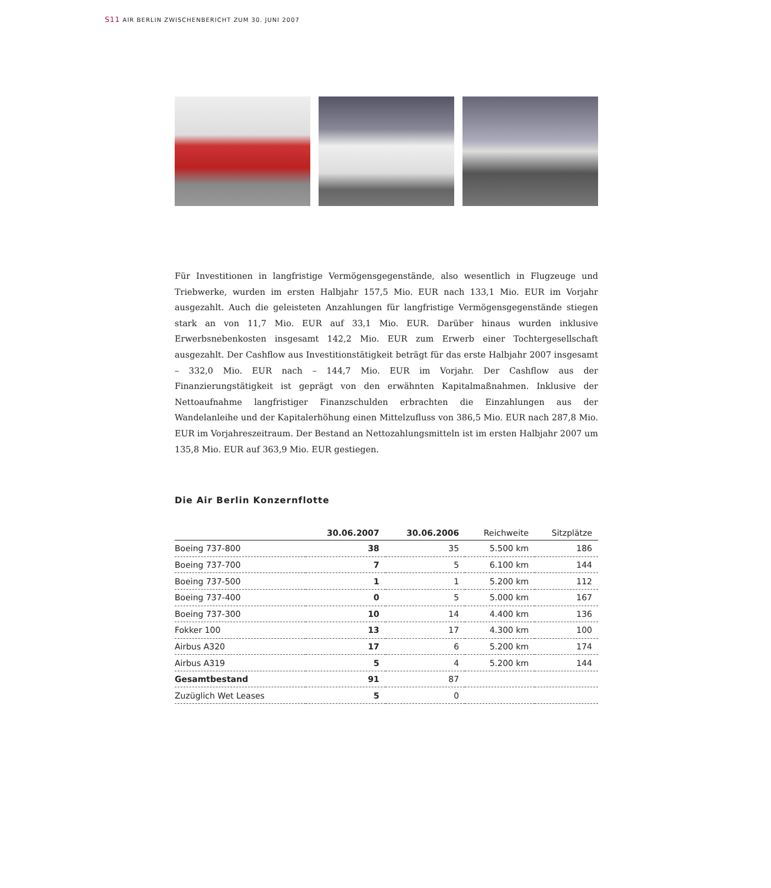S11 AIR BERLIN ZWISCHENBERICHT ZUM 30. JUNI 2007
Für Investitionen in langfristige Vermögensgegenstände, also wesentlich in Flugzeuge und Triebwerke, wurden im ersten Halbjahr 157,5 Mio. EUR nach 133,1 Mio. EUR im Vorjahr ausgezahlt. Auch die geleisteten Anzahlungen für langfristige Vermögensgegenstände stiegen stark an von 11,7 Mio. EUR auf 33,1 Mio. EUR. Darüber hinaus wurden inklusive Erwerbsnebenkosten insgesamt 142,2 Mio. EUR zum Erwerb einer Tochtergesellschaft ausgezahlt. Der Cashflow aus Investitionstätigkeit beträgt für das erste Halbjahr 2007 insgesamt – 332,0 Mio. EUR nach – 144,7 Mio. EUR im Vorjahr. Der Cashflow aus der Finanzierungstätigkeit ist geprägt von den erwähnten Kapitalmaßnahmen. Inklusive der Nettoaufnahme langfristiger Finanzschulden erbrachten die Einzahlungen aus der Wandelanleihe und der Kapitalerhöhung einen Mittelzufluss von 386,5 Mio. EUR nach 287,8 Mio. EUR im Vorjahreszeitraum. Der Bestand an Nettozahlungsmitteln ist im ersten Halbjahr 2007 um 135,8 Mio. EUR auf 363,9 Mio. EUR gestiegen.
Die Air Berlin Konzernflotte
| | 30.06.2007 | 30.06.2006 | Reichweite | Sitzplätze |
| --- | --- | --- | --- | --- |
| Boeing 737-800 | 38 | 35 | 5.500 km | 186 |
| Boeing 737-700 | 7 | 5 | 6.100 km | 144 |
| Boeing 737-500 | 1 | 1 | 5.200 km | 112 |
| Boeing 737-400 | 0 | 5 | 5.000 km | 167 |
| Boeing 737-300 | 10 | 14 | 4.400 km | 136 |
| Fokker 100 | 13 | 17 | 4.300 km | 100 |
| Airbus A320 | 17 | 6 | 5.200 km | 174 |
| Airbus A319 | 5 | 4 | 5.200 km | 144 |
| Gesamtbestand | 91 | 87 | | |
| Zuzüglich Wet Leases | 5 | 0 | | |